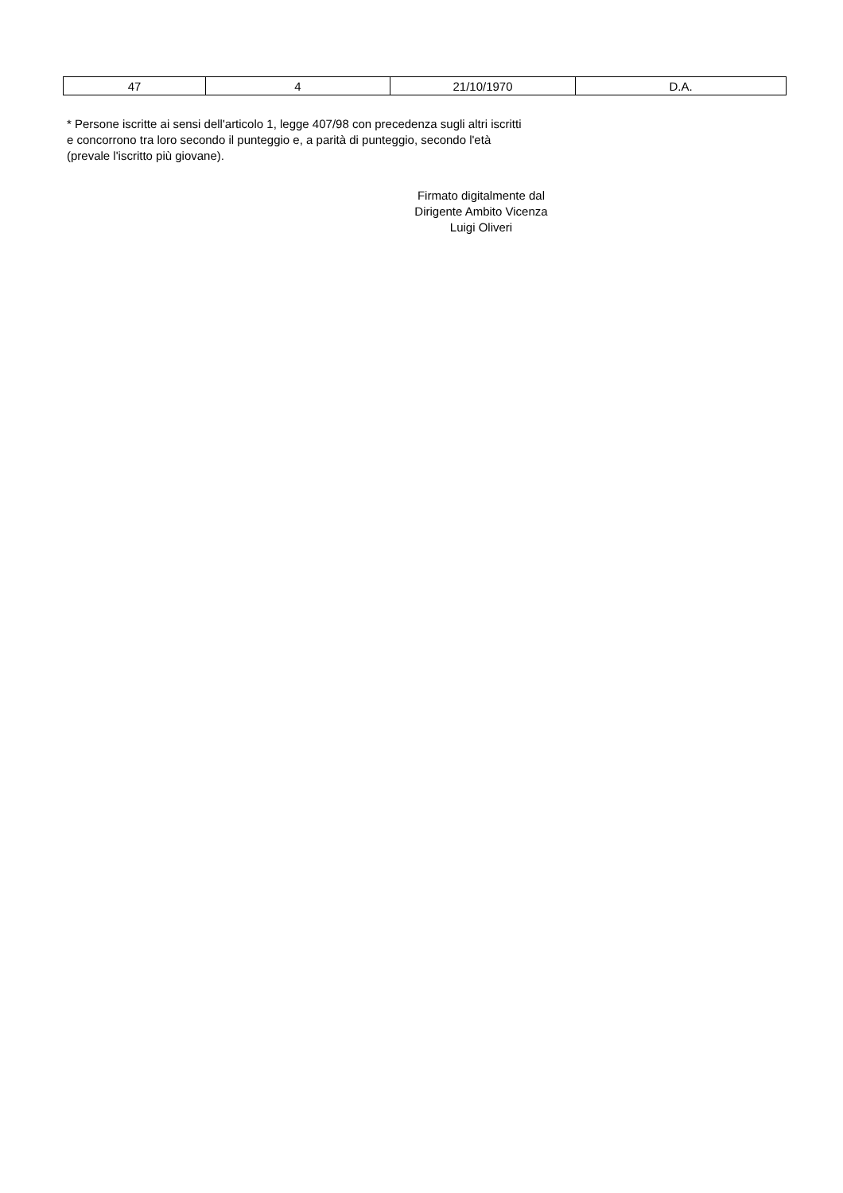| 47 | 4 | 21/10/1970 | D.A. |
* Persone iscritte ai sensi dell'articolo 1, legge 407/98 con precedenza sugli altri iscritti
e concorrono tra loro secondo il punteggio e, a parità di punteggio, secondo l'età
(prevale l'iscritto più giovane).
Firmato digitalmente dal
Dirigente Ambito Vicenza
Luigi Oliveri